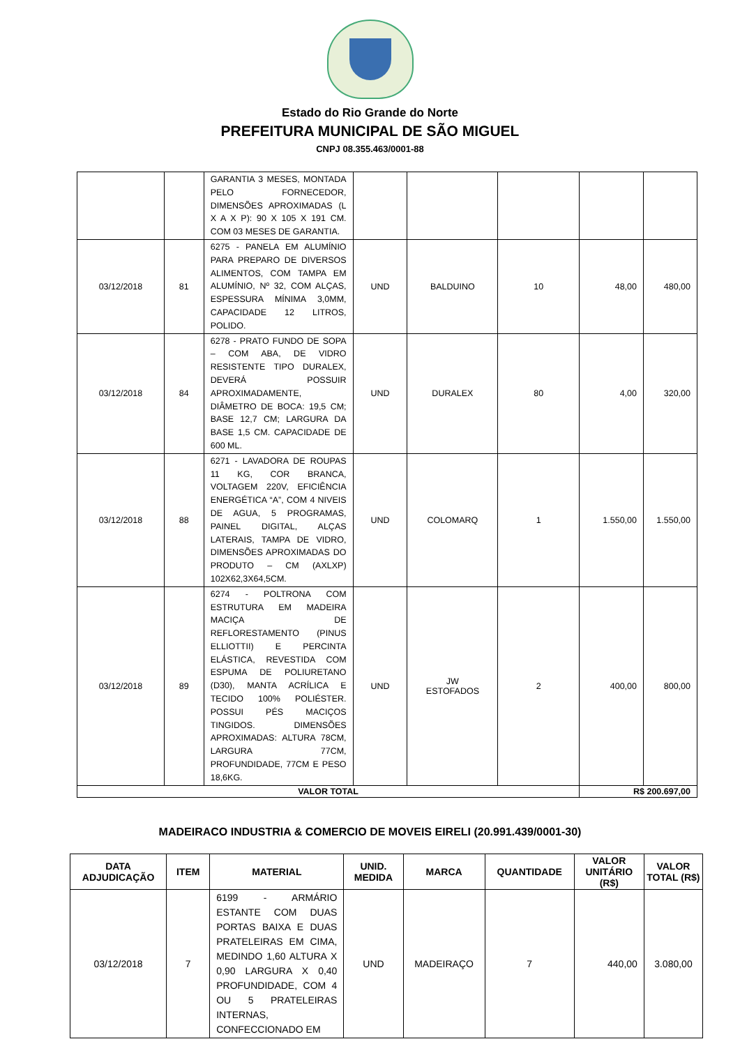Estado do Rio Grande do Norte
PREFEITURA MUNICIPAL DE SÃO MIGUEL
CNPJ 08.355.463/0001-88
| | | GARANTIA 3 MESES, MONTADA PELO FORNECEDOR, DIMENSÕES APROXIMADAS (L X A X P): 90 X 105 X 191 CM. COM 03 MESES DE GARANTIA. | | | | | |
| 03/12/2018 | 81 | 6275 - PANELA EM ALUMÍNIO PARA PREPARO DE DIVERSOS ALIMENTOS, COM TAMPA EM ALUMÍNIO, Nº 32, COM ALÇAS, ESPESSURA MÍNIMA 3,0MM, CAPACIDADE 12 LITROS, POLIDO. | UND | BALDUINO | 10 | 48,00 | 480,00 |
| 03/12/2018 | 84 | 6278 - PRATO FUNDO DE SOPA – COM ABA, DE VIDRO RESISTENTE TIPO DURALEX, DEVERÁ POSSUIR APROXIMADAMENTE, DIÂMETRO DE BOCA: 19,5 CM; BASE 12,7 CM; LARGURA DA BASE 1,5 CM. CAPACIDADE DE 600 ML. | UND | DURALEX | 80 | 4,00 | 320,00 |
| 03/12/2018 | 88 | 6271 - LAVADORA DE ROUPAS 11 KG, COR BRANCA, VOLTAGEM 220V, EFICIÊNCIA ENERGÉTICA “A”, COM 4 NIVEIS DE AGUA, 5 PROGRAMAS, PAINEL DIGITAL, ALÇAS LATERAIS, TAMPA DE VIDRO, DIMENSÕES APROXIMADAS DO PRODUTO – CM (AXLXP) 102X62,3X64,5CM. | UND | COLOMARQ | 1 | 1.550,00 | 1.550,00 |
| 03/12/2018 | 89 | 6274 - POLTRONA COM ESTRUTURA EM MADEIRA MACIÇA DE REFLORESTAMENTO (PINUS ELLIOTTII) E PERCINTA ELÁSTICA, REVESTIDA COM ESPUMA DE POLIURETANO (D30), MANTA ACRÍLICA E TECIDO 100% POLIÉSTER. POSSUI PÉS MACIÇOS TINGIDOS. DIMENSÕES APROXIMADAS: ALTURA 78CM, LARGURA 77CM, PROFUNDIDADE, 77CM E PESO 18,6KG. | UND | JW ESTOFADOS | 2 | 400,00 | 800,00 |
| VALOR TOTAL | | | | | | R$ 200.697,00 | |
MADEIRACO INDUSTRIA & COMERCIO DE MOVEIS EIRELI (20.991.439/0001-30)
| DATA ADJUDICAÇÃO | ITEM | MATERIAL | UNID. MEDIDA | MARCA | QUANTIDADE | VALOR UNITÁRIO (R$) | VALOR TOTAL (R$) |
| --- | --- | --- | --- | --- | --- | --- | --- |
| 03/12/2018 | 7 | 6199 - ARMÁRIO ESTANTE COM DUAS PORTAS BAIXA E DUAS PRATELEIRAS EM CIMA, MEDINDO 1,60 ALTURA X 0,90 LARGURA X 0,40 PROFUNDIDADE, COM 4 OU 5 PRATELEIRAS INTERNAS, CONFECCIONADO EM | UND | MADEIRAÇO | 7 | 440,00 | 3.080,00 |